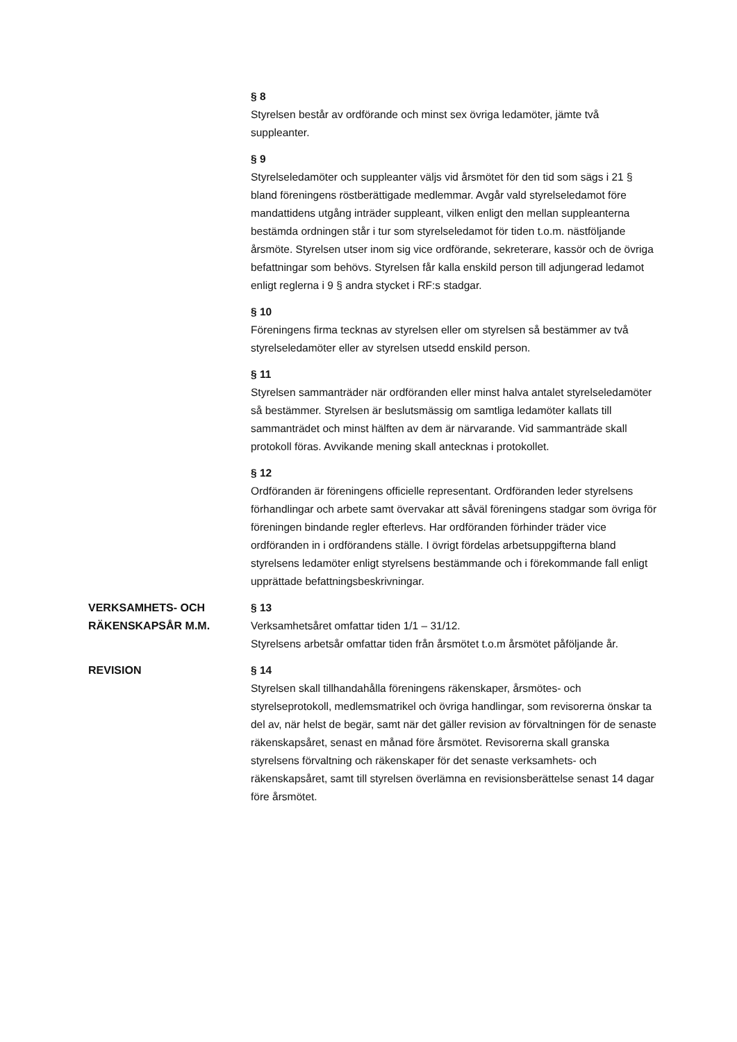§ 8
Styrelsen består av ordförande och minst sex övriga ledamöter, jämte två suppleanter.
§ 9
Styrelseledamöter och suppleanter väljs vid årsmötet för den tid som sägs i 21 § bland föreningens röstberättigade medlemmar. Avgår vald styrelseledamot före mandattidens utgång inträder suppleant, vilken enligt den mellan suppleanterna bestämda ordningen står i tur som styrelseledamot för tiden t.o.m. nästföljande årsmöte. Styrelsen utser inom sig vice ordförande, sekreterare, kassör och de övriga befattningar som behövs. Styrelsen får kalla enskild person till adjungerad ledamot enligt reglerna i 9 § andra stycket i RF:s stadgar.
§ 10
Föreningens firma tecknas av styrelsen eller om styrelsen så bestämmer av två styrelseledamöter eller av styrelsen utsedd enskild person.
§ 11
Styrelsen sammanträder när ordföranden eller minst halva antalet styrelseledamöter så bestämmer. Styrelsen är beslutsmässig om samtliga ledamöter kallats till sammanträdet och minst hälften av dem är närvarande. Vid sammanträde skall protokoll föras. Avvikande mening skall antecknas i protokollet.
§ 12
Ordföranden är föreningens officielle representant. Ordföranden leder styrelsens förhandlingar och arbete samt övervakar att såväl föreningens stadgar som övriga för föreningen bindande regler efterlevs. Har ordföranden förhinder träder vice ordföranden in i ordförandens ställe. I övrigt fördelas arbetsuppgifterna bland styrelsens ledamöter enligt styrelsens bestämmande och i förekommande fall enligt upprättade befattningsbeskrivningar.
VERKSAMHETS- OCH RÄKENSKAPSÅR M.M.
§ 13
Verksamhetsåret omfattar tiden 1/1 – 31/12.
Styrelsens arbetsår omfattar tiden från årsmötet t.o.m årsmötet påföljande år.
REVISION § 14
Styrelsen skall tillhandahålla föreningens räkenskaper, årsmötes- och styrelseprotokoll, medlemsmatrikel och övriga handlingar, som revisorerna önskar ta del av, när helst de begär, samt när det gäller revision av förvaltningen för de senaste räkenskapsåret, senast en månad före årsmötet. Revisorerna skall granska styrelsens förvaltning och räkenskaper för det senaste verksamhets- och räkenskapsåret, samt till styrelsen överlämna en revisionsberättelse senast 14 dagar före årsmötet.